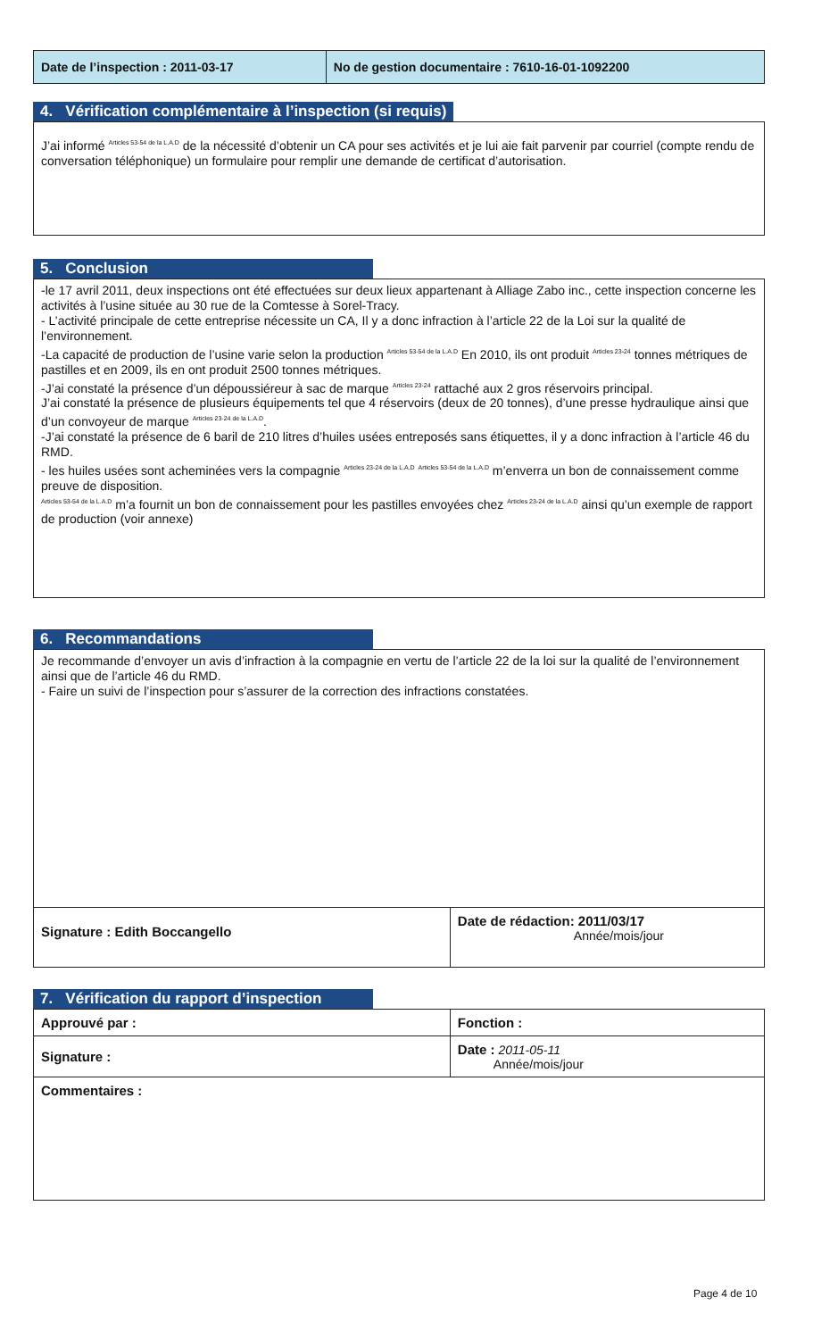| Date de l’inspection : 2011-03-17 | No de gestion documentaire : 7610-16-01-1092200 |
4. Vérification complémentaire à l’inspection (si requis)
J’ai informé <sup>Articles 53-54 de la L.A.D</sup> de la nécessité d’obtenir un CA pour ses activités et je lui aie fait parvenir par courriel (compte rendu de conversation téléphonique) un formulaire pour remplir une demande de certificat d’autorisation.
5. Conclusion
-le 17 avril 2011, deux inspections ont été effectuées sur deux lieux appartenant à Alliage Zabo inc., cette inspection concerne les activités à l’usine située au 30 rue de la Comtesse à Sorel-Tracy.
- L’activité principale de cette entreprise nécessite un CA, Il y a donc infraction à l’article 22 de la Loi sur la qualité de l’environnement.
-La capacité de production de l’usine varie selon la production <sup>Articles 53-54 de la L.A.D</sup> En 2010, ils ont produit <sup>Articles 23-24</sup> tonnes métriques de pastilles et en 2009, ils en ont produit 2500 tonnes métriques.
-J’ai constaté la présence d’un dépoussiéreur à sac de marque <sup>Articles 23-24</sup> rattaché aux 2 gros réservoirs principal.
J’ai constaté la présence de plusieurs équipements tel que 4 réservoirs (deux de 20 tonnes), d’une presse hydraulique ainsi que d’un convoyeur de marque <sup>Articles 23-24 de la L.A.D</sup>.
-J’ai constaté la présence de 6 baril de 210 litres d’huiles usées entreposés sans étiquettes, il y a donc infraction à l’article 46 du RMD.
- les huiles usées sont acheminées vers la compagnie <sup>Articles 23-24 de la L.A.D</sup> <sup>Articles 53-54 de la L.A.D</sup> m’enverra un bon de connaissement comme preuve de disposition.
<sup>Articles 53-54 de la L.A.D</sup> m’a fournit un bon de connaissement pour les pastilles envoyées chez <sup>Articles 23-24 de la L.A.D</sup> ainsi qu’un exemple de rapport de production (voir annexe)
6. Recommandations
Je recommande d’envoyer un avis d’infraction à la compagnie en vertu de l’article 22 de la loi sur la qualité de l’environnement ainsi que de l’article 46 du RMD.
- Faire un suivi de l’inspection pour s’assurer de la correction des infractions constatées.
| Signature : Edith Boccangello | Date de rédaction: 2011/03/17 Année/mois/jour |
7. Vérification du rapport d’inspection
| Approuvé par : | Fonction : |
| Signature : | Date : 2011-05-11 Année/mois/jour |
| Commentaires : | |
Page 4 de 10